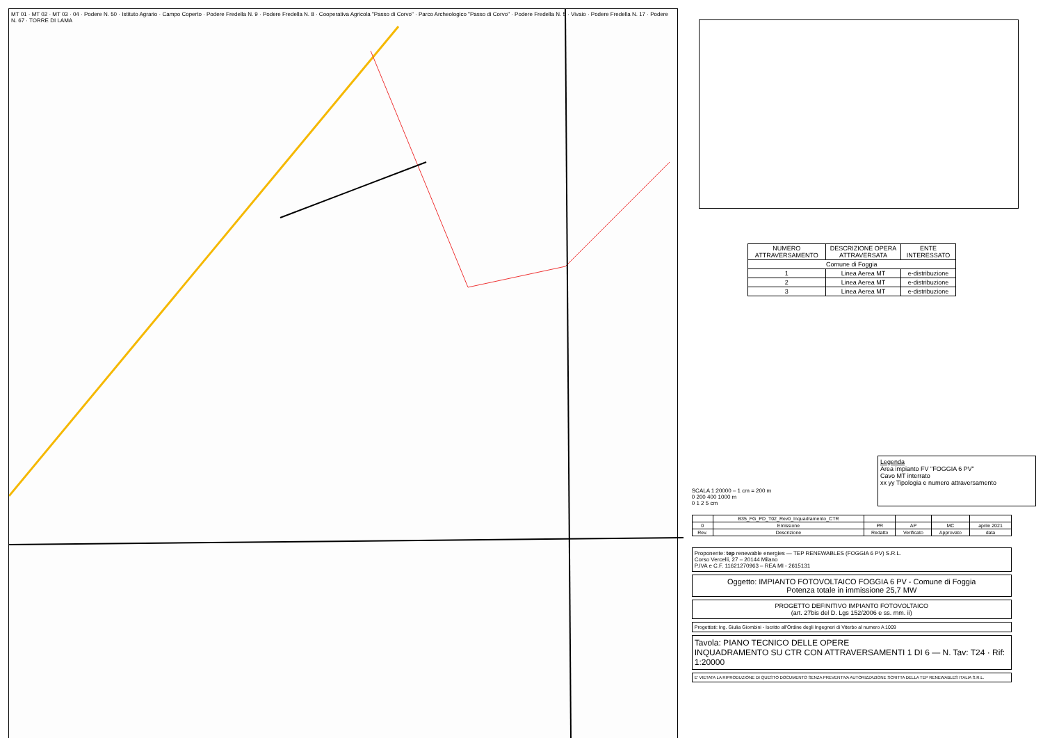MT 01 · MT 02 · MT 03 · 04 · Podere N. 50 · Istituto Agrario · Campo Coperto · Podere Fredella N. 9 · Podere Fredella N. 8 · Cooperativa Agricola "Passo di Corvo" · Parco Archeologico "Passo di Corvo" · Podere Fredella N. 5 · Vivaio · Podere Fredella N. 17 · Podere N. 67 · TORRE DI LAMA
| NUMERO ATTRAVERSAMENTO | DESCRIZIONE OPERA ATTRAVERSATA | ENTE INTERESSATO |
| --- | --- | --- |
| Comune di Foggia | | |
| 1 | Linea Aerea MT | e-distribuzione |
| 2 | Linea Aerea MT | e-distribuzione |
| 3 | Linea Aerea MT | e-distribuzione |
SCALA 1:20000 – 1 cm = 200 m
0 200 400 1000 m
0 1 2 5 cm
Legenda
Area impianto FV "FOGGIA 6 PV"
Cavo MT interrato
xx yy Tipologia e numero attraversamento
| | B35_FG_PD_T02_Rev0_Inquadramento_CTR | | | | |
| 0 | Emissione | PR | AP | MC | aprile 2021 |
| Rev. | Descrizione | Redatto | Verificato | Approvato | data |
Proponente: tep renewable energies — TEP RENEWABLES (FOGGIA 6 PV) S.R.L.
Corso Vercelli, 27 – 20144 Milano
P.IVA e C.F. 11621270963 – REA MI - 2615131
Oggetto: IMPIANTO FOTOVOLTAICO FOGGIA 6 PV - Comune di Foggia
Potenza totale in immissione 25,7 MW
PROGETTO DEFINITIVO IMPIANTO FOTOVOLTAICO
(art. 27bis del D. Lgs 152/2006 e ss. mm. ii)
Progettisti: Ing. Giulia Giombini - Iscritto all'Ordine degli Ingegneri di Viterbo al numero A 1009
Tavola: PIANO TECNICO DELLE OPERE
INQUADRAMENTO SU CTR CON ATTRAVERSAMENTI 1 DI 6 — N. Tav: T24 · Rif: 1:20000
E' VIETATA LA RIPRODUZIONE DI QUESTO DOCUMENTO SENZA PREVENTIVA AUTORIZZAZIONE SCRITTA DELLA TEP RENEWABLES ITALIA S.R.L.